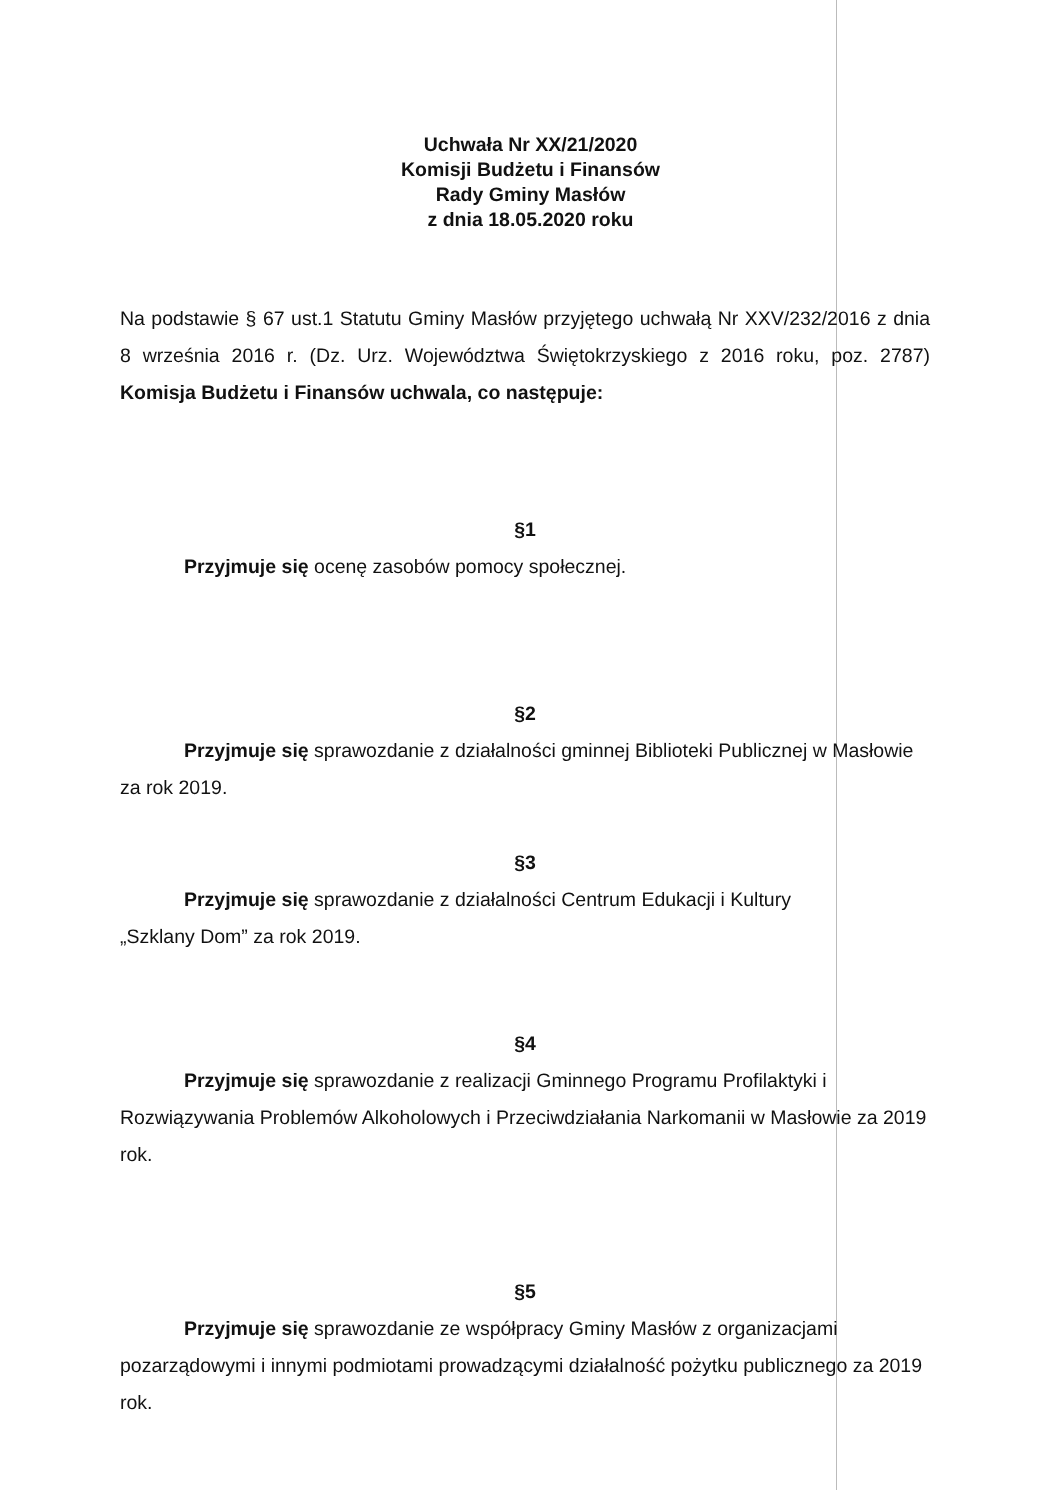Uchwała Nr XX/21/2020
Komisji Budżetu i Finansów
Rady Gminy Masłów
z dnia 18.05.2020 roku
Na podstawie § 67 ust.1 Statutu Gminy Masłów przyjętego uchwałą Nr XXV/232/2016 z dnia 8 września 2016 r. (Dz. Urz. Województwa Świętokrzyskiego z 2016 roku, poz. 2787) Komisja Budżetu i Finansów uchwala, co następuje:
§1
Przyjmuje się ocenę zasobów pomocy społecznej.
§2
Przyjmuje się sprawozdanie z działalności gminnej Biblioteki Publicznej w Masłowie za rok 2019.
§3
Przyjmuje się sprawozdanie z działalności Centrum Edukacji i Kultury
„Szklany Dom” za rok 2019.
§4
Przyjmuje się sprawozdanie z realizacji Gminnego Programu Profilaktyki i Rozwiązywania Problemów Alkoholowych i Przeciwdziałania Narkomanii w Masłowie za 2019 rok.
§5
Przyjmuje się sprawozdanie ze współpracy Gminy Masłów z organizacjami pozarządowymi i innymi podmiotami prowadzącymi działalność pożytku publicznego za 2019 rok.